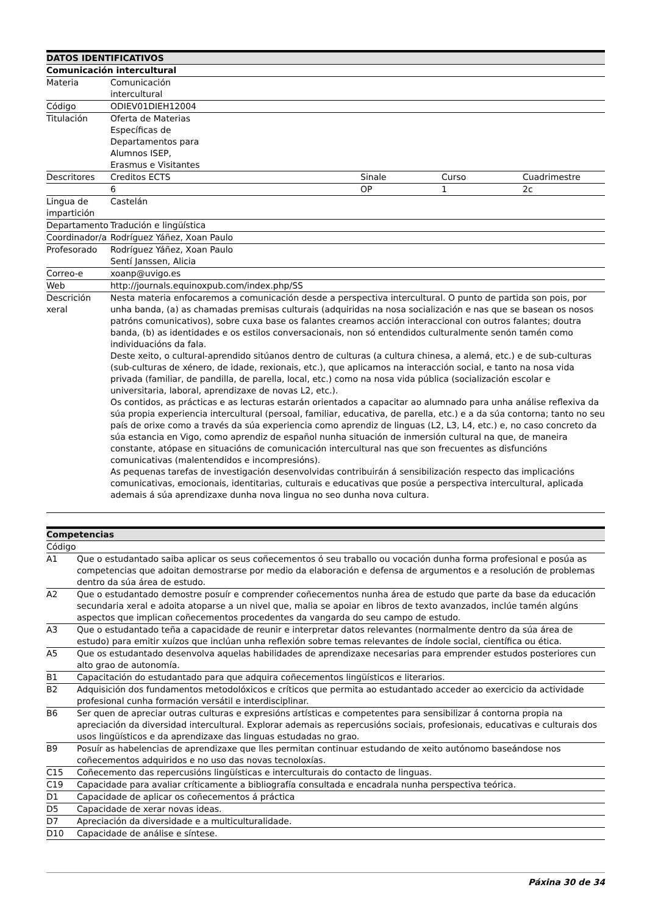| DATOS IDENTIFICATIVOS | | | | |
| --- | --- | --- | --- | --- |
| Comunicación intercultural | | | | |
| Materia | Comunicación intercultural | | | |
| Código | ODIEV01DIEH12004 | | | |
| Titulación | Oferta de Materias Específicas de Departamentos para Alumnos ISEP, Erasmus e Visitantes | | | |
| Descritores | Creditos ECTS | Sinale | Curso | Cuadrimestre |
| | 6 | OP | 1 | 2c |
| Lingua de impartición | Castelán | | | |
| Departamento | Tradución e lingüística | | | |
| Coordinador/a | Rodríguez Yáñez, Xoan Paulo | | | |
| Profesorado | Rodríguez Yáñez, Xoan Paulo Sentí Janssen, Alicia | | | |
| Correo-e | xoanp@uvigo.es | | | |
| Web | http://journals.equinoxpub.com/index.php/SS | | | |
| Descrición xeral | Nesta materia enfocaremos a comunicación desde a perspectiva intercultural. O punto de partida son pois, por unha banda, (a) as chamadas premisas culturais (adquiridas na nosa socialización e nas que se basean os nosos patróns comunicativos), sobre cuxa base os falantes creamos acción interaccional con outros falantes; doutra banda, (b) as identidades e os estilos conversacionais, non só entendidos culturalmente senón tamén como individuacións da fala. Deste xeito, o cultural-aprendido sitúanos dentro de culturas (a cultura chinesa, a alemá, etc.) e de sub-culturas (sub-culturas de xénero, de idade, rexionais, etc.), que aplicamos na interacción social, e tanto na nosa vida privada (familiar, de pandilla, de parella, local, etc.) como na nosa vida pública (socialización escolar e universitaria, laboral, aprendizaxe de novas L2, etc.). Os contidos, as prácticas e as lecturas estarán orientados a capacitar ao alumnado para unha análise reflexiva da súa propia experiencia intercultural (persoal, familiar, educativa, de parella, etc.) e a da súa contorna; tanto no seu país de orixe como a través da súa experiencia como aprendiz de linguas (L2, L3, L4, etc.) e, no caso concreto da súa estancia en Vigo, como aprendiz de español nunha situación de inmersión cultural na que, de maneira constante, atópase en situacións de comunicación intercultural nas que son frecuentes as disfuncións comunicativas (malentendidos e incompresións). As pequenas tarefas de investigación desenvolvidas contribuirán á sensibilización respecto das implicacións comunicativas, emocionais, identitarias, culturais e educativas que posúe a perspectiva intercultural, aplicada ademais á súa aprendizaxe dunha nova lingua no seo dunha nova cultura. | | | |
| Competencias | |
| --- | --- |
| Código | |
| A1 | Que o estudantado saiba aplicar os seus coñecementos ó seu traballo ou vocación dunha forma profesional e posúa as competencias que adoitan demostrarse por medio da elaboración e defensa de argumentos e a resolución de problemas dentro da súa área de estudo. |
| A2 | Que o estudantado demostre posuír e comprender coñecementos nunha área de estudo que parte da base da educación secundaria xeral e adoita atoparse a un nivel que, malia se apoiar en libros de texto avanzados, inclúe tamén algúns aspectos que implican coñecementos procedentes da vangarda do seu campo de estudo. |
| A3 | Que o estudantado teña a capacidade de reunir e interpretar datos relevantes (normalmente dentro da súa área de estudo) para emitir xuízos que inclúan unha reflexión sobre temas relevantes de índole social, científica ou ética. |
| A5 | Que os estudantado desenvolva aquelas habilidades de aprendizaxe necesarias para emprender estudos posteriores cun alto grao de autonomía. |
| B1 | Capacitación do estudantado para que adquira coñecementos lingüísticos e literarios. |
| B2 | Adquisición dos fundamentos metodolóxicos e críticos que permita ao estudantado acceder ao exercicio da actividade profesional cunha formación versátil e interdisciplinar. |
| B6 | Ser quen de apreciar outras culturas e expresións artísticas e competentes para sensibilizar á contorna propia na apreciación da diversidad intercultural. Explorar ademais as repercusións sociais, profesionais, educativas e culturais dos usos lingüísticos e da aprendizaxe das linguas estudadas no grao. |
| B9 | Posuír as habelencias de aprendizaxe que lles permitan continuar estudando de xeito autónomo baseándose nos coñecementos adquiridos e no uso das novas tecnoloxías. |
| C15 | Coñecemento das repercusións lingüísticas e interculturais do contacto de linguas. |
| C19 | Capacidade para avaliar críticamente a bibliografía consultada e encadrala nunha perspectiva teórica. |
| D1 | Capacidade de aplicar os coñecementos á práctica |
| D5 | Capacidade de xerar novas ideas. |
| D7 | Apreciación da diversidade e a multiculturalidade. |
| D10 | Capacidade de análise e síntese. |
Páxina 30 de 34